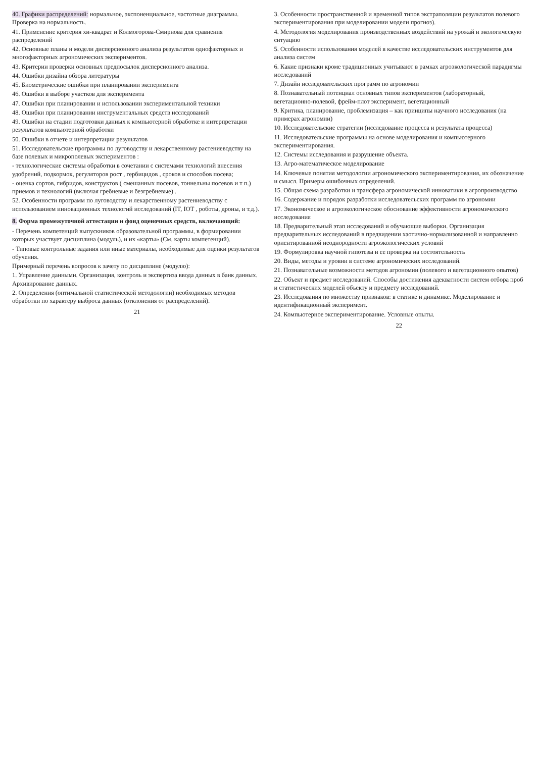40. Графики распределений: нормальное, экспоненциальное, частотные диаграммы. Проверка на нормальность.
41. Применение критерия хи-квадрат и Колмогорова-Смирнова для сравнения распределений
42. Основные планы и модели дисперсионного анализа результатов однофакторных и многофакторных агрономических экспериментов.
43. Критерии проверки основных предпосылок дисперсионного анализа.
44. Ошибки дизайна обзора литературы
45. Биометрические ошибки при планировании эксперимента
46. Ошибки в выборе участков для эксперимента
47. Ошибки при планировании и использовании экспериментальной техники
48. Ошибки при планировании инструментальных средств исследований
49. Ошибки на стадии подготовки данных к компьютерной обработке и интерпретации результатов компьютерной обработки
50. Ошибки в отчете и интерпретации результатов
51. Исследовательские программы по луговодству и лекарственному растениеводству на базе полевых и микрополевых экспериментов :
- технологические системы обработки в сочетании с системами технологий внесения удобрений, подкормок, регуляторов рост , гербицидов , сроков и способов посева;
- оценка сортов, гибридов, конструктов ( смешанных посевов, тоннельны посевов и т п.) приемов и технологий (включая гребневые и безгребневые) .
52. Особенности программ по луговодству и лекарственному растениеводству с использованием инновационных технологий исследований (IT, IOT , роботы, дроны, и т.д.).
8. Форма промежуточной аттестации и фонд оценочных средств, включающий:
- Перечень компетенций выпускников образовательной программы, в формировании которых участвует дисциплина (модуль), и их «карты» (См. карты компетенций).
- Типовые контрольные задания или иные материалы, необходимые для оценки результатов обучения.
Примерный перечень вопросов к зачету по дисциплине (модулю):
1. Управление данными. Организация, контроль и экспертиза ввода данных в банк данных. Архивирование данных.
2. Определения (оптимальной статистической методологии) необходимых методов обработки по характеру выброса данных (отклонения от распределений).
21
3. Особенности пространственной и временной типов экстраполяции результатов полевого экспериментирования при моделировании модели прогноз).
4. Методология моделирования производственных воздействий на урожай и экологическую ситуацию
5. Особенности использования моделей в качестве исследовательских инструментов для анализа систем
6. Какие признаки кроме традиционных учитывают в рамках агроэкологической парадигмы исследований
7. Дизайн исследовательских программ по агрономии
8. Познавательный потенциал основных типов экспериментов (лабораторный, вегетационно-полевой, фрейм-плот эксперимент, вегетационный
9. Критика, планирование, проблемизация – как принципы научного исследования (на примерах агрономии)
10. Исследовательские стратегии (исследование процесса и результата процесса)
11. Исследовательские программы на основе моделирования и компьютерного экспериментирования.
12. Системы исследования и разрушение объекта.
13. Агро-математическое моделирование
14. Ключевые понятия методологии агрономического экспериментирования, их обозначение и смысл. Примеры ошибочных определений.
15. Общая схема разработки и трансфера агрономической инноватики в агропроизводство
16. Содержание и порядок разработки исследовательских программ по агрономии
17. Экономическое и агроэкологическое обоснование эффективности агрономического исследования
18. Предварительный этап исследований и обучающие выборки. Организация предварительных исследований в предвидении хаотично-нормализованной и направленно ориентированной неоднородности агроэкологических условий
19. Формулировка научной гипотезы и ее проверка на состоятельность
20. Виды, методы и уровни в системе агрономических исследований.
21. Познавательные возможности методов агрономии (полевого и вегетационного опытов)
22. Объект и предмет исследований. Способы достижения адекватности систем отбора проб и статистических моделей объекту и предмету исследований.
23. Исследования по множеству признаков: в статике и динамике. Моделирование и идентификационный эксперимент.
24. Компьютерное экспериментирование. Условные опыты.
22